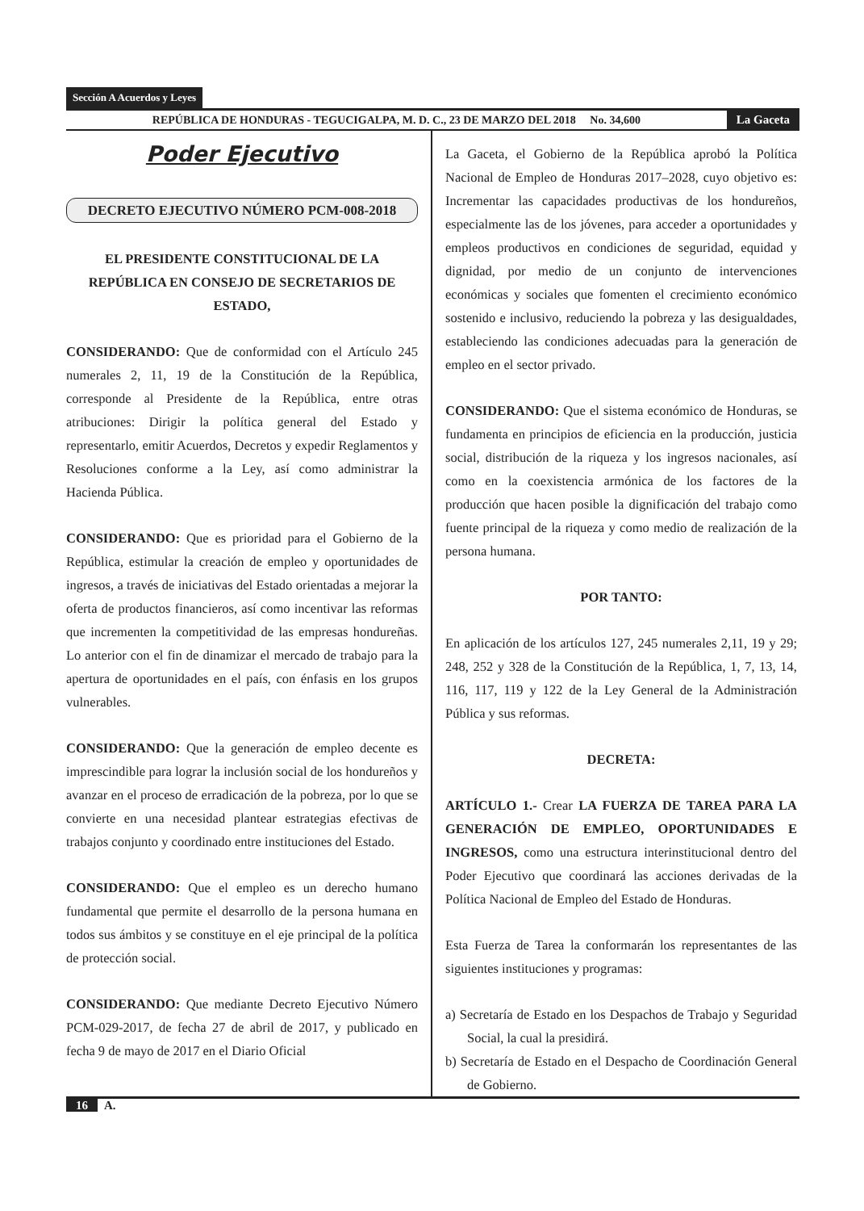Sección A Acuerdos y Leyes
REPÚBLICA DE HONDURAS - TEGUCIGALPA, M. D. C., 23 DE MARZO DEL 2018 No. 34,600
La Gaceta
Poder Ejecutivo
DECRETO EJECUTIVO NÚMERO PCM-008-2018
EL PRESIDENTE CONSTITUCIONAL DE LA REPÚBLICA EN CONSEJO DE SECRETARIOS DE ESTADO,
CONSIDERANDO: Que de conformidad con el Artículo 245 numerales 2, 11, 19 de la Constitución de la República, corresponde al Presidente de la República, entre otras atribuciones: Dirigir la política general del Estado y representarlo, emitir Acuerdos, Decretos y expedir Reglamentos y Resoluciones conforme a la Ley, así como administrar la Hacienda Pública.
CONSIDERANDO: Que es prioridad para el Gobierno de la República, estimular la creación de empleo y oportunidades de ingresos, a través de iniciativas del Estado orientadas a mejorar la oferta de productos financieros, así como incentivar las reformas que incrementen la competitividad de las empresas hondureñas. Lo anterior con el fin de dinamizar el mercado de trabajo para la apertura de oportunidades en el país, con énfasis en los grupos vulnerables.
CONSIDERANDO: Que la generación de empleo decente es imprescindible para lograr la inclusión social de los hondureños y avanzar en el proceso de erradicación de la pobreza, por lo que se convierte en una necesidad plantear estrategias efectivas de trabajos conjunto y coordinado entre instituciones del Estado.
CONSIDERANDO: Que el empleo es un derecho humano fundamental que permite el desarrollo de la persona humana en todos sus ámbitos y se constituye en el eje principal de la política de protección social.
CONSIDERANDO: Que mediante Decreto Ejecutivo Número PCM-029-2017, de fecha 27 de abril de 2017, y publicado en fecha 9 de mayo de 2017 en el Diario Oficial
La Gaceta, el Gobierno de la República aprobó la Política Nacional de Empleo de Honduras 2017–2028, cuyo objetivo es: Incrementar las capacidades productivas de los hondureños, especialmente las de los jóvenes, para acceder a oportunidades y empleos productivos en condiciones de seguridad, equidad y dignidad, por medio de un conjunto de intervenciones económicas y sociales que fomenten el crecimiento económico sostenido e inclusivo, reduciendo la pobreza y las desigualdades, estableciendo las condiciones adecuadas para la generación de empleo en el sector privado.
CONSIDERANDO: Que el sistema económico de Honduras, se fundamenta en principios de eficiencia en la producción, justicia social, distribución de la riqueza y los ingresos nacionales, así como en la coexistencia armónica de los factores de la producción que hacen posible la dignificación del trabajo como fuente principal de la riqueza y como medio de realización de la persona humana.
POR TANTO:
En aplicación de los artículos 127, 245 numerales 2,11, 19 y 29; 248, 252 y 328 de la Constitución de la República, 1, 7, 13, 14, 116, 117, 119 y 122 de la Ley General de la Administración Pública y sus reformas.
DECRETA:
ARTÍCULO 1.- Crear LA FUERZA DE TAREA PARA LA GENERACIÓN DE EMPLEO, OPORTUNIDADES E INGRESOS, como una estructura interinstitucional dentro del Poder Ejecutivo que coordinará las acciones derivadas de la Política Nacional de Empleo del Estado de Honduras.
Esta Fuerza de Tarea la conformarán los representantes de las siguientes instituciones y programas:
a) Secretaría de Estado en los Despachos de Trabajo y Seguridad Social, la cual la presidirá.
b) Secretaría de Estado en el Despacho de Coordinación General de Gobierno.
16 A.